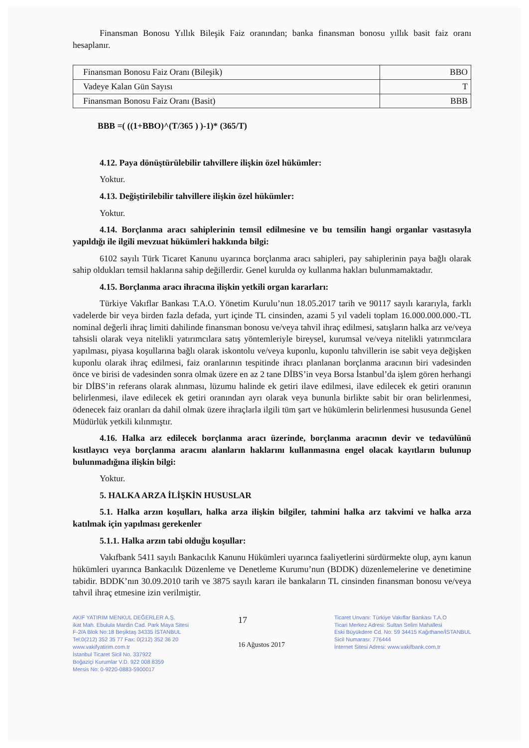Finansman Bonosu Yıllık Bileşik Faiz oranından; banka finansman bonosu yıllık basit faiz oranı hesaplanır.
| Finansman Bonosu Faiz Oranı (Bileşik) | BBO |
| Vadeye Kalan Gün Sayısı | T |
| Finansman Bonosu Faiz Oranı (Basit) | BBB |
BBB =( ((1+BBO)^(T/365 ) )-1)* (365/T)
4.12. Paya dönüştürülebilir tahvillere ilişkin özel hükümler:
Yoktur.
4.13. Değiştirilebilir tahvillere ilişkin özel hükümler:
Yoktur.
4.14. Borçlanma aracı sahiplerinin temsil edilmesine ve bu temsilin hangi organlar vasıtasıyla yapıldığı ile ilgili mevzuat hükümleri hakkında bilgi:
6102 sayılı Türk Ticaret Kanunu uyarınca borçlanma aracı sahipleri, pay sahiplerinin paya bağlı olarak sahip oldukları temsil haklarına sahip değillerdir. Genel kurulda oy kullanma hakları bulunmamaktadır.
4.15. Borçlanma aracı ihracına ilişkin yetkili organ kararları:
Türkiye Vakıflar Bankası T.A.O. Yönetim Kurulu’nun 18.05.2017 tarih ve 90117 sayılı kararıyla, farklı vadelerde bir veya birden fazla defada, yurt içinde TL cinsinden, azami 5 yıl vadeli toplam 16.000.000.000.-TL nominal değerli ihraç limiti dahilinde finansman bonosu ve/veya tahvil ihraç edilmesi, satışların halka arz ve/veya tahsisli olarak veya nitelikli yatırımcılara satış yöntemleriyle bireysel, kurumsal ve/veya nitelikli yatırımcılara yapılması, piyasa koşullarına bağlı olarak iskontolu ve/veya kuponlu, kuponlu tahvillerin ise sabit veya değişken kuponlu olarak ihraç edilmesi, faiz oranlarının tespitinde ihracı planlanan borçlanma aracının biri vadesinden önce ve birisi de vadesinden sonra olmak üzere en az 2 tane DİBS’in veya Borsa İstanbul’da işlem gören herhangi bir DİBS’in referans olarak alınması, lüzumu halinde ek getiri ilave edilmesi, ilave edilecek ek getiri oranının belirlenmesi, ilave edilecek ek getiri oranından ayrı olarak veya bununla birlikte sabit bir oran belirlenmesi, ödenecek faiz oranları da dahil olmak üzere ihraçlarla ilgili tüm şart ve hükümlerin belirlenmesi hususunda Genel Müdürlük yetkili kılınmıştır.
4.16. Halka arz edilecek borçlanma aracı üzerinde, borçlanma aracının devir ve tedavülünü kısıtlayıcı veya borçlanma aracını alanların haklarını kullanmasına engel olacak kayıtların bulunup bulunmadığına ilişkin bilgi:
Yoktur.
5. HALKA ARZA İLİŞKİN HUSUSLAR
5.1. Halka arzın koşulları, halka arza ilişkin bilgiler, tahmini halka arz takvimi ve halka arza katılmak için yapılması gerekenler
5.1.1. Halka arzın tabi olduğu koşullar:
Vakıfbank 5411 sayılı Bankacılık Kanunu Hükümleri uyarınca faaliyetlerini sürdürmekte olup, aynı kanun hükümleri uyarınca Bankacılık Düzenleme ve Denetleme Kurumu’nun (BDDK) düzenlemelerine ve denetimine tabidir. BDDK’nın 30.09.2010 tarih ve 3875 sayılı kararı ile bankaların TL cinsinden finansman bonosu ve/veya tahvil ihraç etmesine izin verilmiştir.
AKIF YATIRIM MENKUL DEĞERLER A.Ş.
ikat Mah. Ebulula Mardin Cad. Park Maya Sitesi
F-2/A Blok No:18 Beşiktaş 34335 İSTANBUL
Tel:0(212) 352 35 77 Fax: 0(212) 352 36 20
www.vakifyatirim.com.tr
İstanbul Ticaret Sicil No. 337922
Boğaziçi Kurumlar V.D. 922 008 8359
Mersis No: 0-9220-0883-5900017
17
16 Ağustos 2017
Ticaret Unvanı: Türkiye Vakıflar Bankası T.A.O
Ticari Merkez Adresi: Sultan Selim Mahallesi
Eski Büyükdere Cd. No: 59 34415 Kağıthane/İSTANBUL
Sicil Numarası: 776444
İnternet Sitesi Adresi: www.vakifbank.com.tr